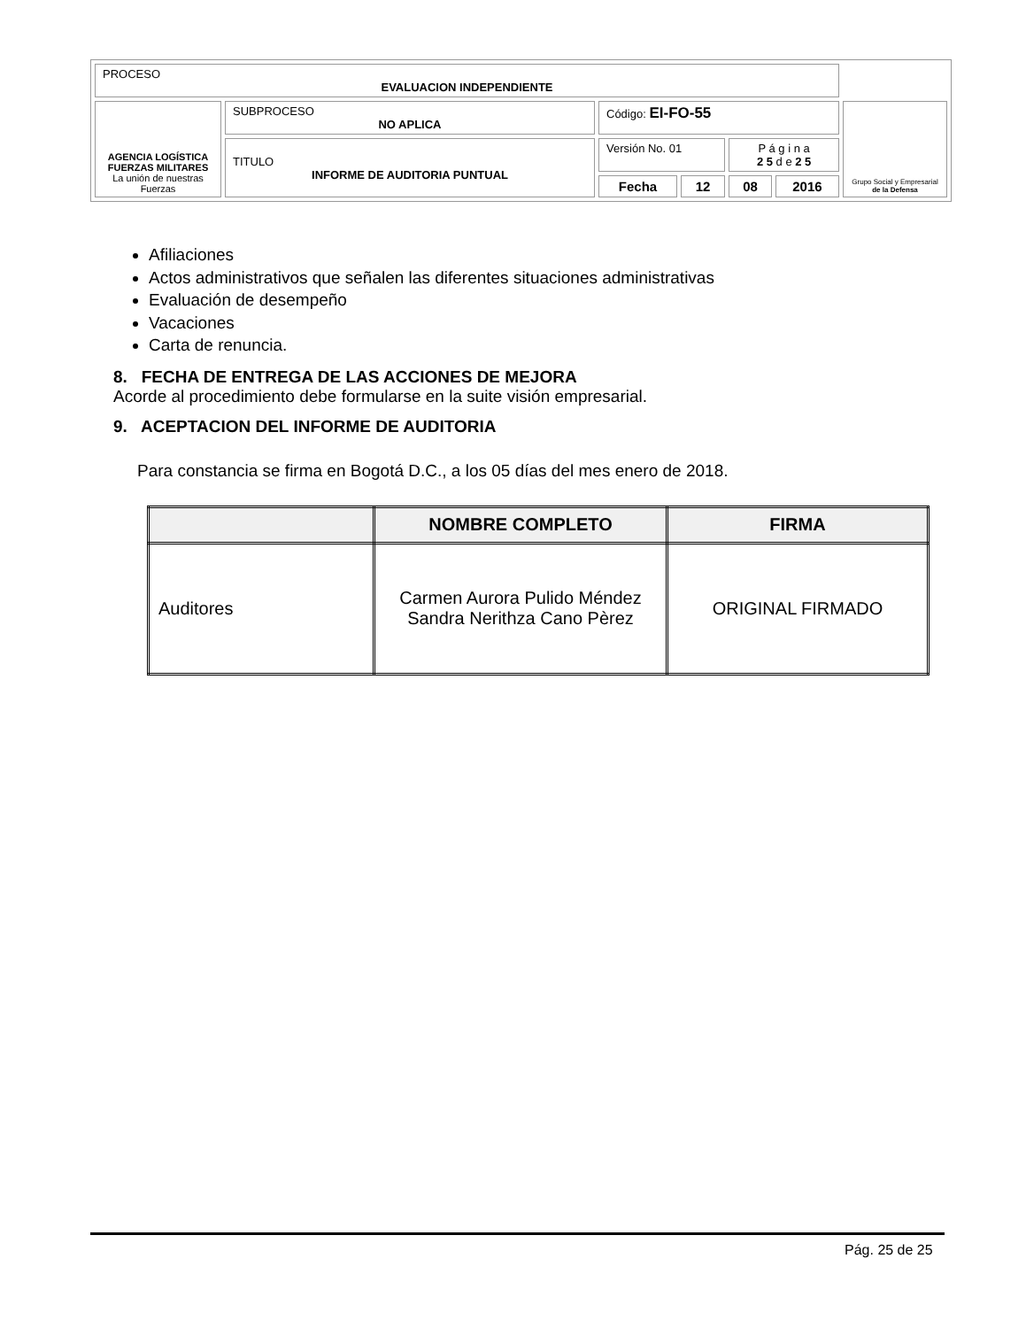| PROCESO EVALUACION INDEPENDIENTE | | | | | | |
| AGENCIA LOGÍSTICA FUERZAS MILITARES La unión de nuestras Fuerzas | SUBPROCESO NO APLICA | Código: EI-FO-55 | | | | Grupo Social y Empresarial de la Defensa |
| | TITULO INFORME DE AUDITORIA PUNTUAL | Versión No. 01 | | P á g i n a 2 5 d e 2 5 | | |
| | | Fecha | 12 | 08 | 2016 | |
Afiliaciones
Actos administrativos que señalen las diferentes situaciones administrativas
Evaluación de desempeño
Vacaciones
Carta de renuncia.
8. FECHA DE ENTREGA DE LAS ACCIONES DE MEJORA
Acorde al procedimiento debe formularse en la suite visión empresarial.
9. ACEPTACION DEL INFORME DE AUDITORIA
Para constancia se firma en Bogotá D.C., a los 05 días del mes enero de 2018.
| | NOMBRE COMPLETO | FIRMA |
| --- | --- | --- |
| Auditores | Carmen Aurora Pulido Méndez Sandra Nerithza Cano Pèrez | ORIGINAL FIRMADO |
Pág. 25 de 25